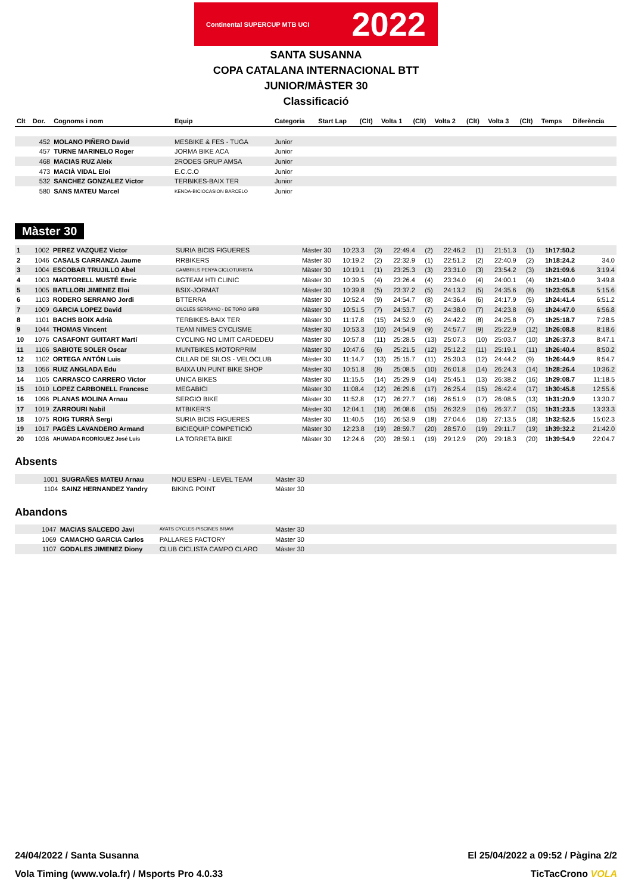Continental SUPERCUP MTB UCI 2022
SANTA SUSANNA
COPA CATALANA INTERNACIONAL BTT
JUNIOR/MÀSTER 30
Classificació
| Clt | Dor. | Cognoms i nom | Equip | Categoria | Start Lap | (Clt) | Volta 1 | (Clt) | Volta 2 | (Clt) | Volta 3 | (Clt) | Temps | Diferència |
| --- | --- | --- | --- | --- | --- | --- | --- | --- | --- | --- | --- | --- | --- | --- |
| | 452 | MOLANO PIÑERO David | MESBIKE & FES - TUGA | Junior | | | | | | | | | | |
| | 457 | TURNE MARINELO Roger | JORMA BIKE ACA | Junior | | | | | | | | | | |
| | 468 | MACIAS RUZ Aleix | 2RODES GRUP AMSA | Junior | | | | | | | | | | |
| | 473 | MACIÀ VIDAL Eloi | E.C.C.O | Junior | | | | | | | | | | |
| | 532 | SANCHEZ GONZALEZ Victor | TERBIKES-BAIX TER | Junior | | | | | | | | | | |
| | 580 | SANS MATEU Marcel | KENDA-BICIOCASION BARCELO | Junior | | | | | | | | | | |
Màster 30
| 1 | 1002 | PEREZ VAZQUEZ Victor | SURIA BICIS FIGUERES | Màster 30 | 10:23.3 | (3) | 22:49.4 | (2) | 22:46.2 | (1) | 21:51.3 | (1) | 1h17:50.2 | |
| 2 | 1046 | CASALS CARRANZA Jaume | RRBIKERS | Màster 30 | 10:19.2 | (2) | 22:32.9 | (1) | 22:51.2 | (2) | 22:40.9 | (2) | 1h18:24.2 | 34.0 |
| 3 | 1004 | ESCOBAR TRUJILLO Abel | CAMBRILS PENYA CICLOTURISTA | Màster 30 | 10:19.1 | (1) | 23:25.3 | (3) | 23:31.0 | (3) | 23:54.2 | (3) | 1h21:09.6 | 3:19.4 |
| 4 | 1003 | MARTORELL MUSTÉ Enric | BGTEAM HTI CLINIC | Màster 30 | 10:39.5 | (4) | 23:26.4 | (4) | 23:34.0 | (4) | 24:00.1 | (4) | 1h21:40.0 | 3:49.8 |
| 5 | 1005 | BATLLORI JIMENEZ Eloi | BSIX-JORMAT | Màster 30 | 10:39.8 | (5) | 23:37.2 | (5) | 24:13.2 | (5) | 24:35.6 | (8) | 1h23:05.8 | 5:15.6 |
| 6 | 1103 | RODERO SERRANO Jordi | BTTERRA | Màster 30 | 10:52.4 | (9) | 24:54.7 | (8) | 24:36.4 | (6) | 24:17.9 | (5) | 1h24:41.4 | 6:51.2 |
| 7 | 1009 | GARCIA LOPEZ David | CILCLES SERRANO - DE TORO GIRB | Màster 30 | 10:51.5 | (7) | 24:53.7 | (7) | 24:38.0 | (7) | 24:23.8 | (6) | 1h24:47.0 | 6:56.8 |
| 8 | 1101 | BACHS BOIX Adrià | TERBIKES-BAIX TER | Màster 30 | 11:17.8 | (15) | 24:52.9 | (6) | 24:42.2 | (8) | 24:25.8 | (7) | 1h25:18.7 | 7:28.5 |
| 9 | 1044 | THOMAS Vincent | TEAM NIMES CYCLISME | Màster 30 | 10:53.3 | (10) | 24:54.9 | (9) | 24:57.7 | (9) | 25:22.9 | (12) | 1h26:08.8 | 8:18.6 |
| 10 | 1076 | CASAFONT GUITART Martí | CYCLING NO LIMIT CARDEDEU | Màster 30 | 10:57.8 | (11) | 25:28.5 | (13) | 25:07.3 | (10) | 25:03.7 | (10) | 1h26:37.3 | 8:47.1 |
| 11 | 1106 | SABIOTE SOLER Oscar | MUNTBIKES MOTORPRIM | Màster 30 | 10:47.6 | (6) | 25:21.5 | (12) | 25:12.2 | (11) | 25:19.1 | (11) | 1h26:40.4 | 8:50.2 |
| 12 | 1102 | ORTEGA ANTÓN Luis | CILLAR DE SILOS - VELOCLUB | Màster 30 | 11:14.7 | (13) | 25:15.7 | (11) | 25:30.3 | (12) | 24:44.2 | (9) | 1h26:44.9 | 8:54.7 |
| 13 | 1056 | RUIZ ANGLADA Edu | BAIXA UN PUNT BIKE SHOP | Màster 30 | 10:51.8 | (8) | 25:08.5 | (10) | 26:01.8 | (14) | 26:24.3 | (14) | 1h28:26.4 | 10:36.2 |
| 14 | 1105 | CARRASCO CARRERO Victor | UNICA BIKES | Màster 30 | 11:15.5 | (14) | 25:29.9 | (14) | 25:45.1 | (13) | 26:38.2 | (16) | 1h29:08.7 | 11:18.5 |
| 15 | 1010 | LOPEZ CARBONELL Francesc | MEGABICI | Màster 30 | 11:08.4 | (12) | 26:29.6 | (17) | 26:25.4 | (15) | 26:42.4 | (17) | 1h30:45.8 | 12:55.6 |
| 16 | 1096 | PLANAS MOLINA Arnau | SERGIO BIKE | Màster 30 | 11:52.8 | (17) | 26:27.7 | (16) | 26:51.9 | (17) | 26:08.5 | (13) | 1h31:20.9 | 13:30.7 |
| 17 | 1019 | ZARROURI Nabil | MTBIKER'S | Màster 30 | 12:04.1 | (18) | 26:08.6 | (15) | 26:32.9 | (16) | 26:37.7 | (15) | 1h31:23.5 | 13:33.3 |
| 18 | 1075 | ROIG TURRÀ Sergi | SURIA BICIS FIGUERES | Màster 30 | 11:40.5 | (16) | 26:53.9 | (18) | 27:04.6 | (18) | 27:13.5 | (18) | 1h32:52.5 | 15:02.3 |
| 19 | 1017 | PAGÈS LAVANDERO Armand | BICIEQUIP COMPETICIÓ | Màster 30 | 12:23.8 | (19) | 28:59.7 | (20) | 28:57.0 | (19) | 29:11.7 | (19) | 1h39:32.2 | 21:42.0 |
| 20 | 1036 | AHUMADA RODRÍGUEZ José Luis | LA TORRETA BIKE | Màster 30 | 12:24.6 | (20) | 28:59.1 | (19) | 29:12.9 | (20) | 29:18.3 | (20) | 1h39:54.9 | 22:04.7 |
Absents
| | 1001 | SUGRAÑES MATEU Arnau | NOU ESPAI - LEVEL TEAM | Màster 30 |
| | 1104 | SAINZ HERNANDEZ Yandry | BIKING POINT | Màster 30 |
Abandons
| | 1047 | MACIAS SALCEDO Javi | AYATS CYCLES-PISCINES BRAVI | Màster 30 |
| | 1069 | CAMACHO GARCIA Carlos | PALLARES FACTORY | Màster 30 |
| | 1107 | GODALES JIMENEZ Diony | CLUB CICLISTA CAMPO CLARO | Màster 30 |
24/04/2022 / Santa Susanna El 25/04/2022 a 09:52 / Pàgina 2/2
Vola Timing (www.vola.fr) / Msports Pro 4.0.33 TicTacCrono VOLA